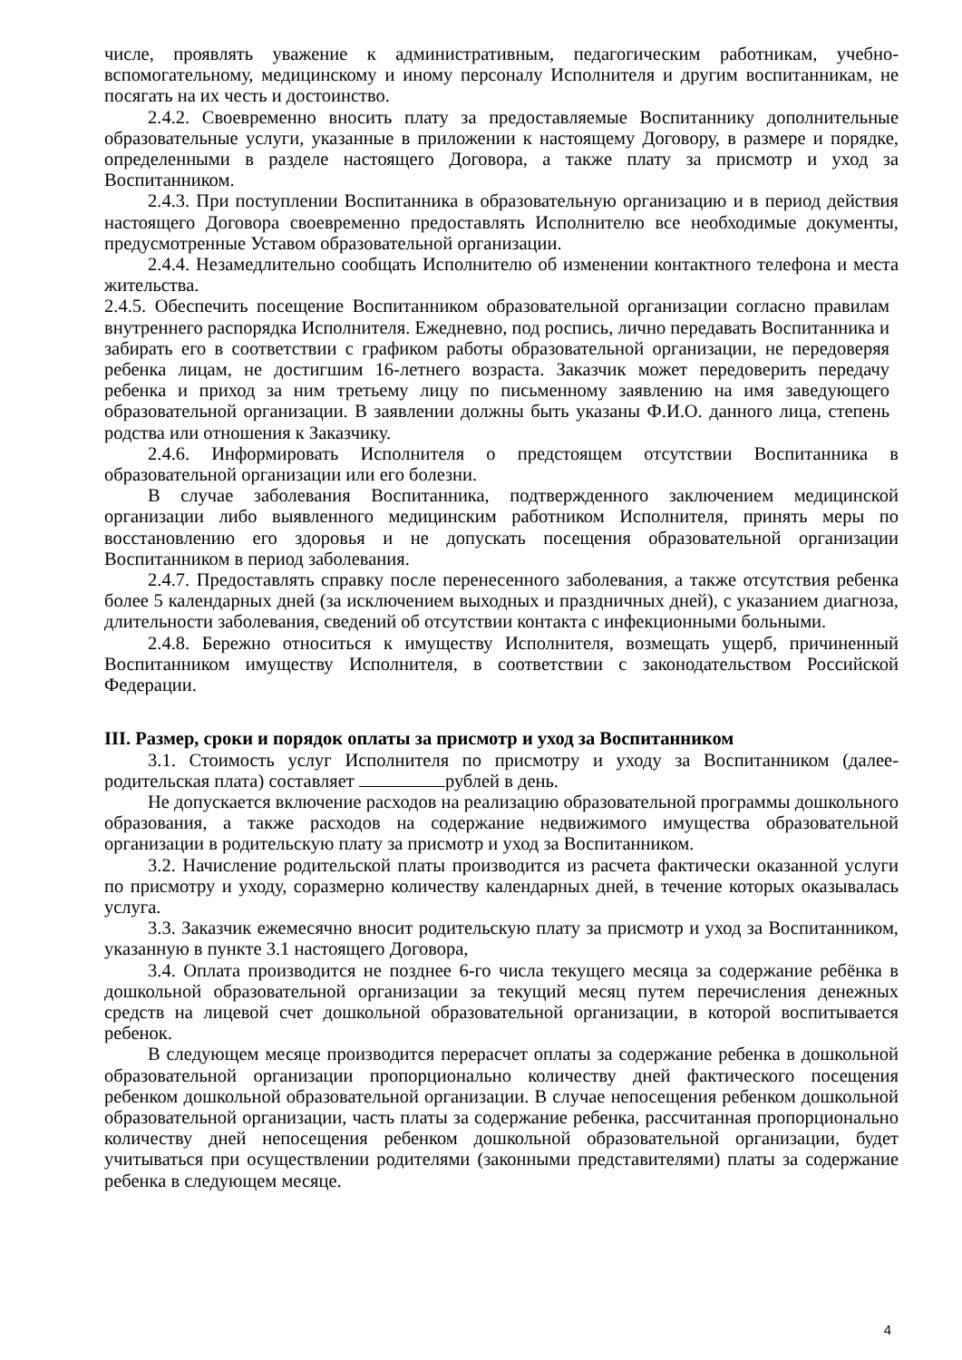числе, проявлять уважение к административным, педагогическим работникам, учебно-вспомогательному, медицинскому и иному персоналу Исполнителя и другим воспитанникам, не посягать на их честь и достоинство.
2.4.2. Своевременно вносить плату за предоставляемые Воспитаннику дополнительные образовательные услуги, указанные в приложении к настоящему Договору, в размере и порядке, определенными в разделе настоящего Договора, а также плату за присмотр и уход за Воспитанником.
2.4.3. При поступлении Воспитанника в образовательную организацию и в период действия настоящего Договора своевременно предоставлять Исполнителю все необходимые документы, предусмотренные Уставом образовательной организации.
2.4.4. Незамедлительно сообщать Исполнителю об изменении контактного телефона и места жительства.
2.4.5. Обеспечить посещение Воспитанником образовательной организации согласно правилам внутреннего распорядка Исполнителя. Ежедневно, под роспись, лично передавать Воспитанника и забирать его в соответствии с графиком работы образовательной организации, не передоверяя ребенка лицам, не достигшим 16-летнего возраста. Заказчик может передоверить передачу ребенка и приход за ним третьему лицу по письменному заявлению на имя заведующего образовательной организации. В заявлении должны быть указаны Ф.И.О. данного лица, степень родства или отношения к Заказчику.
2.4.6. Информировать Исполнителя о предстоящем отсутствии Воспитанника в образовательной организации или его болезни.
В случае заболевания Воспитанника, подтвержденного заключением медицинской организации либо выявленного медицинским работником Исполнителя, принять меры по восстановлению его здоровья и не допускать посещения образовательной организации Воспитанником в период заболевания.
2.4.7. Предоставлять справку после перенесенного заболевания, а также отсутствия ребенка более 5 календарных дней (за исключением выходных и праздничных дней), с указанием диагноза, длительности заболевания, сведений об отсутствии контакта с инфекционными больными.
2.4.8. Бережно относиться к имуществу Исполнителя, возмещать ущерб, причиненный Воспитанником имуществу Исполнителя, в соответствии с законодательством Российской Федерации.
III. Размер, сроки и порядок оплаты за присмотр и уход за Воспитанником
3.1. Стоимость услуг Исполнителя по присмотру и уходу за Воспитанником (далее-родительская плата) составляет рублей в день.
Не допускается включение расходов на реализацию образовательной программы дошкольного образования, а также расходов на содержание недвижимого имущества образовательной организации в родительскую плату за присмотр и уход за Воспитанником.
3.2. Начисление родительской платы производится из расчета фактически оказанной услуги по присмотру и уходу, соразмерно количеству календарных дней, в течение которых оказывалась услуга.
3.3. Заказчик ежемесячно вносит родительскую плату за присмотр и уход за Воспитанником, указанную в пункте 3.1 настоящего Договора,
3.4. Оплата производится не позднее 6-го числа текущего месяца за содержание ребёнка в дошкольной образовательной организации за текущий месяц путем перечисления денежных средств на лицевой счет дошкольной образовательной организации, в которой воспитывается ребенок.
В следующем месяце производится перерасчет оплаты за содержание ребенка в дошкольной образовательной организации пропорционально количеству дней фактического посещения ребенком дошкольной образовательной организации. В случае непосещения ребенком дошкольной образовательной организации, часть платы за содержание ребенка, рассчитанная пропорционально количеству дней непосещения ребенком дошкольной образовательной организации, будет учитываться при осуществлении родителями (законными представителями) платы за содержание ребенка в следующем месяце.
4